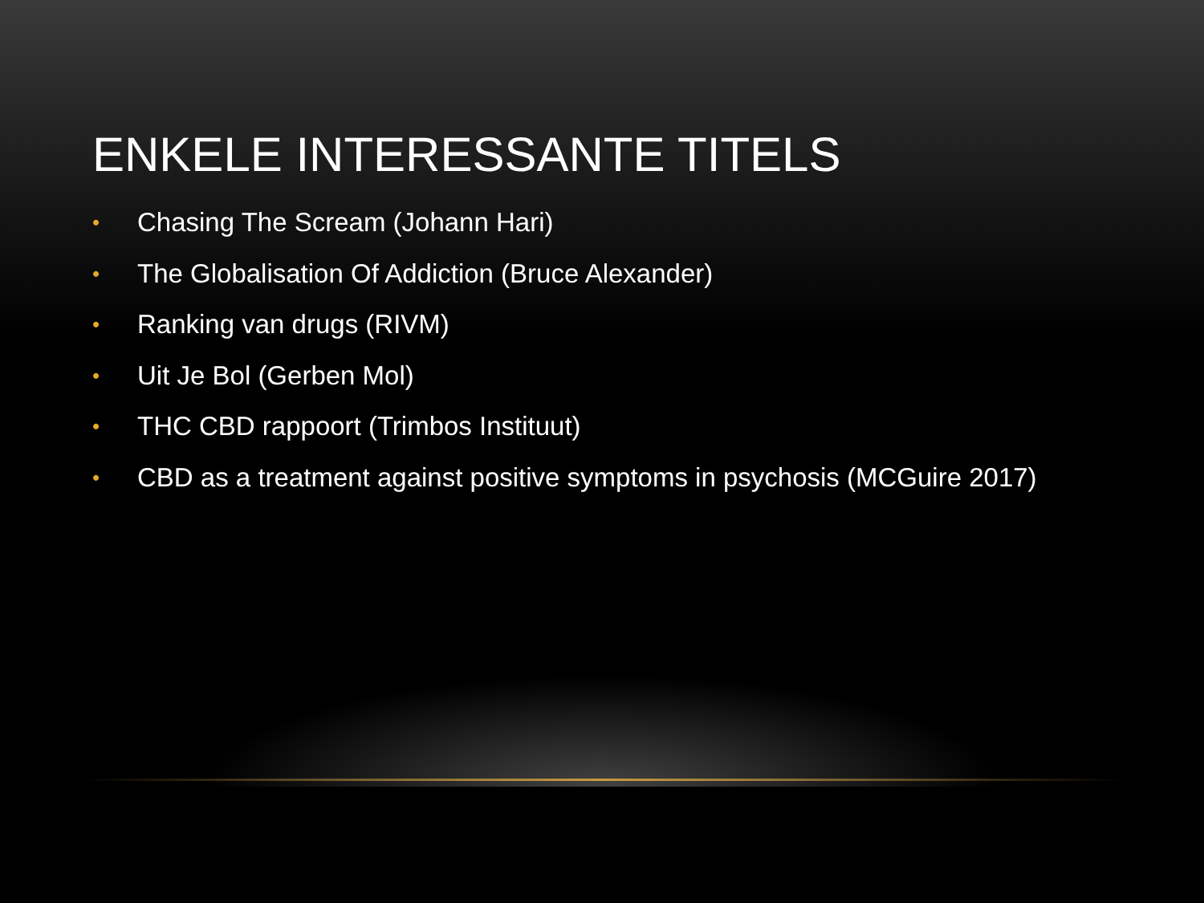ENKELE INTERESSANTE TITELS
• Chasing The Scream (Johann Hari)
• The Globalisation Of Addiction (Bruce Alexander)
• Ranking van drugs (RIVM)
• Uit Je Bol (Gerben Mol)
• THC CBD rappoort (Trimbos Instituut)
• CBD as a treatment against positive symptoms in psychosis (MCGuire 2017)